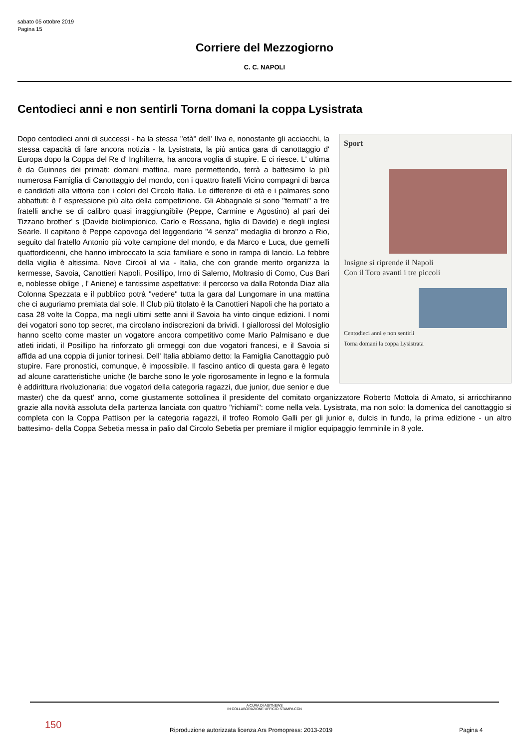sabato 05 ottobre 2019
Pagina 15
Corriere del Mezzogiorno
C. C. NAPOLI
Centodieci anni e non sentirli Torna domani la coppa Lysistrata
Sport
Insigne si riprende il Napoli
Con il Toro avanti i tre piccoli
Centodieci anni e non sentirli
Torna domani la coppa Lysistrata
Dopo centodieci anni di successi - ha la stessa "età" dell' Ilva e, nonostante gli acciacchi, la stessa capacità di fare ancora notizia - la Lysistrata, la più antica gara di canottaggio d' Europa dopo la Coppa del Re d' Inghilterra, ha ancora voglia di stupire. E ci riesce. L' ultima è da Guinnes dei primati: domani mattina, mare permettendo, terrà a battesimo la più numerosa Famiglia di Canottaggio del mondo, con i quattro fratelli Vicino compagni di barca e candidati alla vittoria con i colori del Circolo Italia. Le differenze di età e i palmares sono abbattuti: è l' espressione più alta della competizione. Gli Abbagnale si sono "fermati" a tre fratelli anche se di calibro quasi irraggiungibile (Peppe, Carmine e Agostino) al pari dei Tizzano brother' s (Davide biolimpionico, Carlo e Rossana, figlia di Davide) e degli inglesi Searle. Il capitano è Peppe capovoga del leggendario "4 senza" medaglia di bronzo a Rio, seguito dal fratello Antonio più volte campione del mondo, e da Marco e Luca, due gemelli quattordicenni, che hanno imbroccato la scia familiare e sono in rampa di lancio. La febbre della vigilia è altissima. Nove Circoli al via - Italia, che con grande merito organizza la kermesse, Savoia, Canottieri Napoli, Posillipo, Irno di Salerno, Moltrasio di Como, Cus Bari e, noblesse oblige , l' Aniene) e tantissime aspettative: il percorso va dalla Rotonda Diaz alla Colonna Spezzata e il pubblico potrà "vedere" tutta la gara dal Lungomare in una mattina che ci auguriamo premiata dal sole. Il Club più titolato è la Canottieri Napoli che ha portato a casa 28 volte la Coppa, ma negli ultimi sette anni il Savoia ha vinto cinque edizioni. I nomi dei vogatori sono top secret, ma circolano indiscrezioni da brividi. I giallorossi del Molosiglio hanno scelto come master un vogatore ancora competitivo come Mario Palmisano e due atleti iridati, il Posillipo ha rinforzato gli ormeggi con due vogatori francesi, e il Savoia si affida ad una coppia di junior torinesi. Dell' Italia abbiamo detto: la Famiglia Canottaggio può stupire. Fare pronostici, comunque, è impossibile. Il fascino antico di questa gara è legato ad alcune caratteristiche uniche (le barche sono le yole rigorosamente in legno e la formula è addirittura rivoluzionaria: due vogatori della categoria ragazzi, due junior, due senior e due master) che da quest' anno, come giustamente sottolinea il presidente del comitato organizzatore Roberto Mottola di Amato, si arricchiranno grazie alla novità assoluta della partenza lanciata con quattro "richiami": come nella vela. Lysistrata, ma non solo: la domenica del canottaggio si completa con la Coppa Pattison per la categoria ragazzi, il trofeo Romolo Galli per gli junior e, dulcis in fundo, la prima edizione - un altro battesimo- della Coppa Sebetia messa in palio dal Circolo Sebetia per premiare il miglior equipaggio femminile in 8 yole.
A CURA DI ASITNEWS
IN COLLABORAZIONE UFFICIO STAMPA CCN
150
Riproduzione autorizzata licenza Ars Promopress: 2013-2019
Pagina 4